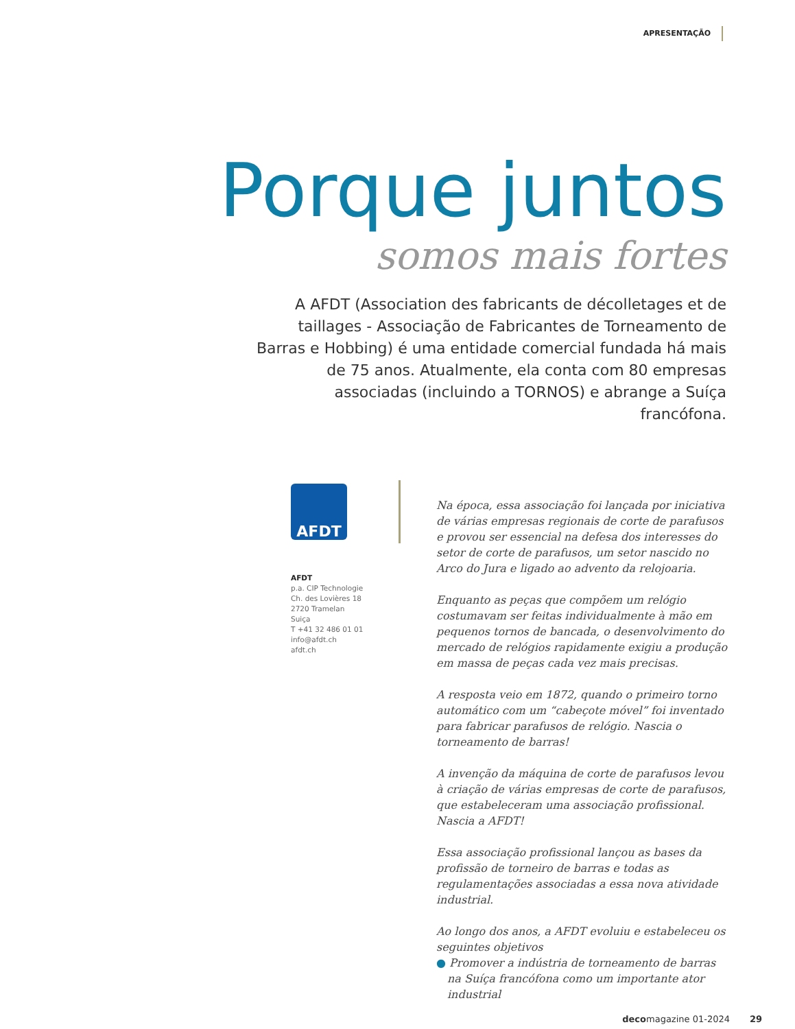APRESENTAÇÃO
Porque juntos
somos mais fortes
A AFDT (Association des fabricants de décolletages et de taillages - Associação de Fabricantes de Torneamento de Barras e Hobbing) é uma entidade comercial fundada há mais de 75 anos. Atualmente, ela conta com 80 empresas associadas (incluindo a TORNOS) e abrange a Suíça francófona.
AFDT
AFDT
p.a. CIP Technologie
Ch. des Lovières 18
2720 Tramelan
Suiça
T +41 32 486 01 01
info@afdt.ch
afdt.ch
Na época, essa associação foi lançada por iniciativa de várias empresas regionais de corte de parafusos e provou ser essencial na defesa dos interesses do setor de corte de parafusos, um setor nascido no Arco do Jura e ligado ao advento da relojoaria.
Enquanto as peças que compõem um relógio costumavam ser feitas individualmente à mão em pequenos tornos de bancada, o desenvolvimento do mercado de relógios rapidamente exigiu a produção em massa de peças cada vez mais precisas.
A resposta veio em 1872, quando o primeiro torno automático com um “cabeçote móvel” foi inventado para fabricar parafusos de relógio. Nascia o torneamento de barras!
A invenção da máquina de corte de parafusos levou à criação de várias empresas de corte de parafusos, que estabeleceram uma associação profissional. Nascia a AFDT!
Essa associação profissional lançou as bases da profissão de torneiro de barras e todas as regulamentações associadas a essa nova atividade industrial.
Ao longo dos anos, a AFDT evoluiu e estabeleceu os seguintes objetivos
● Promover a indústria de torneamento de barras na Suíça francófona como um importante ator industrial
decomagazine 01-2024 29